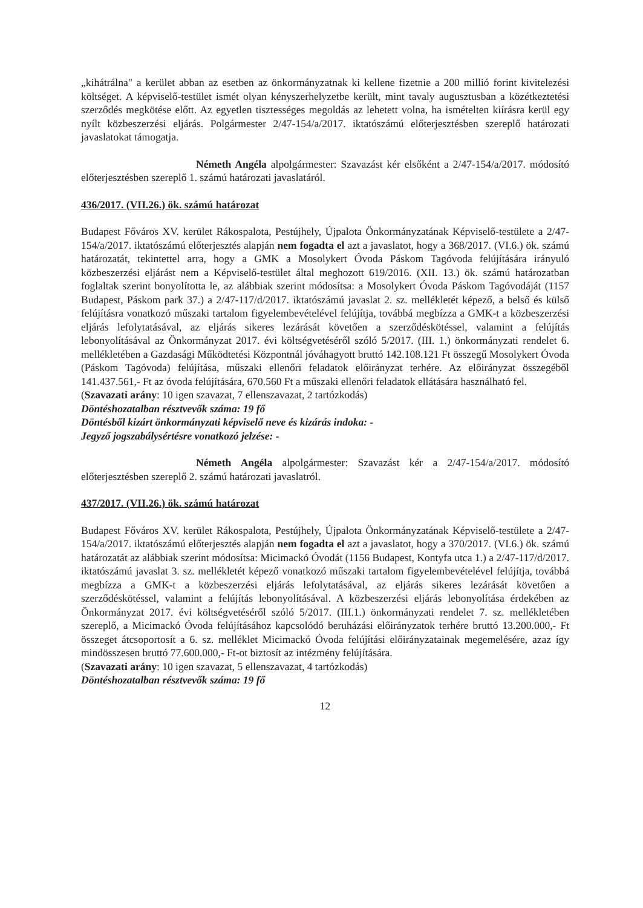„kihátrálna" a kerület abban az esetben az önkormányzatnak ki kellene fizetnie a 200 millió forint kivitelezési költséget. A képviselő-testület ismét olyan kényszerhelyzetbe került, mint tavaly augusztusban a közétkeztetési szerződés megkötése előtt. Az egyetlen tisztességes megoldás az lehetett volna, ha ismételten kiírásra kerül egy nyílt közbeszerzési eljárás. Polgármester 2/47-154/a/2017. iktatószámú előterjesztésben szereplő határozati javaslatokat támogatja.
Németh Angéla alpolgármester: Szavazást kér elsőként a 2/47-154/a/2017. módosító előterjesztésben szereplő 1. számú határozati javaslatáról.
436/2017. (VII.26.) ök. számú határozat
Budapest Főváros XV. kerület Rákospalota, Pestújhely, Újpalota Önkormányzatának Képviselő-testülete a 2/47-154/a/2017. iktatószámú előterjesztés alapján nem fogadta el azt a javaslatot, hogy a 368/2017. (VI.6.) ök. számú határozatát, tekintettel arra, hogy a GMK a Mosolykert Óvoda Páskom Tagóvoda felújítására irányuló közbeszerzési eljárást nem a Képviselő-testület által meghozott 619/2016. (XII. 13.) ök. számú határozatban foglaltak szerint bonyolította le, az alábbiak szerint módosítsa: a Mosolykert Óvoda Páskom Tagóvodáját (1157 Budapest, Páskom park 37.) a 2/47-117/d/2017. iktatószámú javaslat 2. sz. mellékletét képező, a belső és külső felújításra vonatkozó műszaki tartalom figyelembevételével felújítja, továbbá megbízza a GMK-t a közbeszerzési eljárás lefolytatásával, az eljárás sikeres lezárását követően a szerződéskötéssel, valamint a felújítás lebonyolításával az Önkormányzat 2017. évi költségvetéséről szóló 5/2017. (III. 1.) önkormányzati rendelet 6. mellékletében a Gazdasági Működtetési Központnál jóváhagyott bruttó 142.108.121 Ft összegű Mosolykert Óvoda (Páskom Tagóvoda) felújítása, műszaki ellenőri feladatok előirányzat terhére. Az előirányzat összegéből 141.437.561,- Ft az óvoda felújítására, 670.560 Ft a műszaki ellenőri feladatok ellátására használható fel.
(Szavazati arány: 10 igen szavazat, 7 ellenszavazat, 2 tartózkodás)
Döntéshozatalban résztvevők száma: 19 fő
Döntésből kizárt önkormányzati képviselő neve és kizárás indoka: -
Jegyző jogszabálysértésre vonatkozó jelzése: -
Németh Angéla alpolgármester: Szavazást kér a 2/47-154/a/2017. módosító előterjesztésben szereplő 2. számú határozati javaslatról.
437/2017. (VII.26.) ök. számú határozat
Budapest Főváros XV. kerület Rákospalota, Pestújhely, Újpalota Önkormányzatának Képviselő-testülete a 2/47-154/a/2017. iktatószámú előterjesztés alapján nem fogadta el azt a javaslatot, hogy a 370/2017. (VI.6.) ök. számú határozatát az alábbiak szerint módosítsa: Micimackó Óvodát (1156 Budapest, Kontyfa utca 1.) a 2/47-117/d/2017. iktatószámú javaslat 3. sz. mellékletét képező vonatkozó műszaki tartalom figyelembevételével felújítja, továbbá megbízza a GMK-t a közbeszerzési eljárás lefolytatásával, az eljárás sikeres lezárását követően a szerződéskötéssel, valamint a felújítás lebonyolításával. A közbeszerzési eljárás lebonyolítása érdekében az Önkormányzat 2017. évi költségvetéséről szóló 5/2017. (III.1.) önkormányzati rendelet 7. sz. mellékletében szereplő, a Micimackó Óvoda felújításához kapcsolódó beruházási előirányzatok terhére bruttó 13.200.000,- Ft összeget átcsoportosít a 6. sz. melléklet Micimackó Óvoda felújítási előirányzatainak megemelésére, azaz így mindösszesen bruttó 77.600.000,- Ft-ot biztosít az intézmény felújítására.
(Szavazati arány: 10 igen szavazat, 5 ellenszavazat, 4 tartózkodás)
Döntéshozatalban résztvevők száma: 19 fő
12